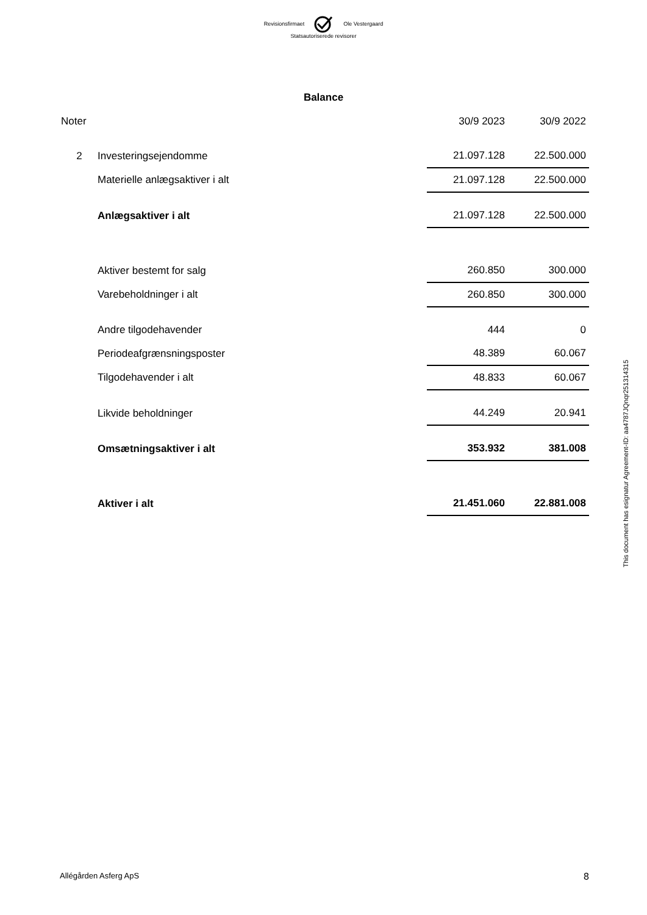Revisionsfirmaet Ole Vestergaard
Statsautoriserede revisorer
Balance
| Noter | | 30/9 2023 | 30/9 2022 |
| 2 | Investeringsejendomme | 21.097.128 | 22.500.000 |
| | Materielle anlægsaktiver i alt | 21.097.128 | 22.500.000 |
| | Anlægsaktiver i alt | 21.097.128 | 22.500.000 |
| | Aktiver bestemt for salg | 260.850 | 300.000 |
| | Varebeholdninger i alt | 260.850 | 300.000 |
| | Andre tilgodehavender | 444 | 0 |
| | Periodeafgrænsningsposter | 48.389 | 60.067 |
| | Tilgodehavender i alt | 48.833 | 60.067 |
| | Likvide beholdninger | 44.249 | 20.941 |
| | Omsætningsaktiver i alt | 353.932 | 381.008 |
| | Aktiver i alt | 21.451.060 | 22.881.008 |
This document has esignatur Agreement-ID: aa4787JQnqr251314315
Allégården Asferg ApS 8